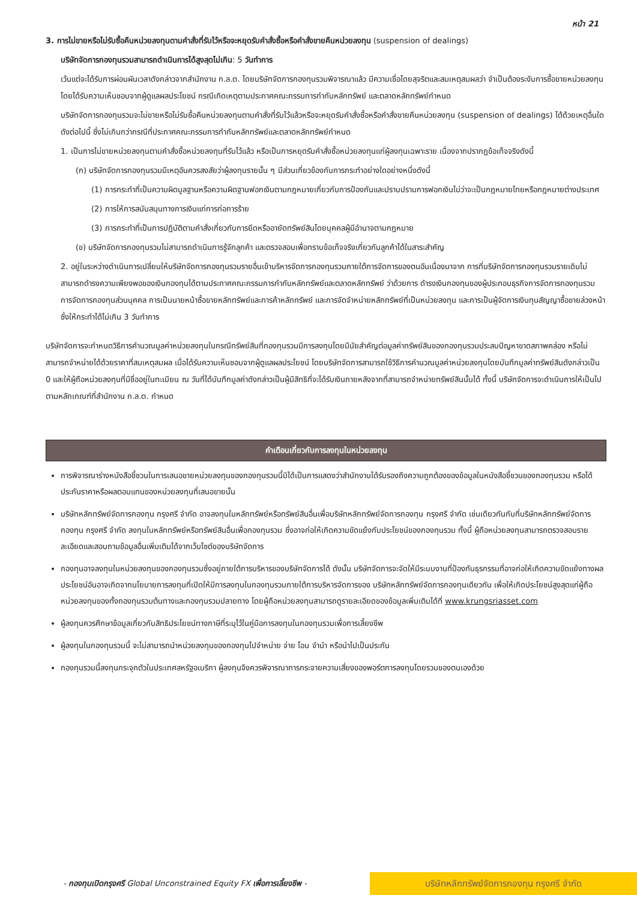หน้า 21
3. การไม่ขายหรือไม่รับซื้อคืนหน่วยลงทุนตามคำสั่งที่รับไว้หรือจะหยุดรับคำสั่งซื้อหรือคำสั่งขายคืนหน่วยลงทุน (suspension of dealings)
บริษัทจัดการกองทุนรวมสามารถดำเนินการได้สูงสุดไม่เกิน: 5 วันทำการ
เว้นแต่จะได้รับการผ่อนผันเวลาดังกล่าวจากสำนักงาน ก.ล.ต. โดยบริษัทจัดการกองทุนรวมพิจารณาแล้ว มีความเชื่อโดยสุจริตและสมเหตุสมผลว่า จำเป็นต้องระงับการซื้อขายหน่วยลงทุนโดยได้รับความเห็นชอบจากผู้ดูแลผลประโยชน์ กรณีเกิดเหตุตามประกาศคณะกรรมการกำกับหลักทรัพย์ และตลาดหลักทรัพย์กำหนด
บริษัทจัดการกองทุนรวมจะไม่ขายหรือไม่รับซื้อคืนหน่วยลงทุนตามคำสั่งที่รับไว้แล้วหรือจะหยุดรับคำสั่งซื้อหรือคำสั่งขายคืนหน่วยลงทุน (suspension of dealings) ได้ด้วยเหตุอื่นใดดังต่อไปนี้ ซึ่งไม่เกินกว่ากรณีที่ประกาศคณะกรรมการกำกับหลักทรัพย์และตลาดหลักทรัพย์กำหนด
1. เป็นการไม่ขายหน่วยลงทุนตามคำสั่งซื้อหน่วยลงทุนที่รับไว้แล้ว หรือเป็นการหยุดรับคำสั่งซื้อหน่วยลงทุนแก่ผู้ลงทุนเฉพาะราย เนื่องจากปรากฏข้อเท็จจริงดังนี้
(ก) บริษัทจัดการกองทุนรวมมีเหตุอันควรสงสัยว่าผู้ลงทุนรายนั้น ๆ มีส่วนเกี่ยวข้องกับการกระทำอย่างใดอย่างหนึ่งดังนี้
(1) การกระทำที่เป็นความผิดมูลฐานหรือความผิดฐานฟอกเงินตามกฎหมายเกี่ยวกับการป้องกันและปราบปรามการฟอกเงินไม่ว่าจะเป็นกฎหมายไทยหรือกฎหมายต่างประเทศ
(2) การให้การสนับสนุนทางการเงินแก่การก่อการร้าย
(3) การกระทำที่เป็นการปฏิบัติตามคำสั่งเกี่ยวกับการยึดหรืออายัดทรัพย์สินโดยบุคคลผู้มีอำนาจตามกฎหมาย
(ข) บริษัทจัดการกองทุนรวมไม่สามารถดำเนินการรู้จักลูกค้า และตรวจสอบเพื่อทราบข้อเท็จจริงเกี่ยวกับลูกค้าได้ในสาระสำคัญ
2. อยู่ในระหว่างดำเนินการเปลี่ยนให้บริษัทจัดการกองทุนรวมรายอื่นเข้าบริหารจัดการกองทุนรวมภายใต้การจัดการของตนอันเนื่องมาจาก การที่บริษัทจัดการกองทุนรวมรายเดิมไม่สามารถดำรงความเพียงพอของเงินกองทุนได้ตามประกาศคณะกรรมการกำกับหลักทรัพย์และตลาดหลักทรัพย์ ว่าด้วยการ ดำรงเงินกองทุนของผู้ประกอบธุรกิจการจัดการกองทุนรวม การจัดการกองทุนส่วนบุคคล การเป็นนายหน้าซื้อขายหลักทรัพย์และการค้าหลักทรัพย์ และการจัดจำหน่ายหลักทรัพย์ที่เป็นหน่วยลงทุน และการเป็นผู้จัดการเงินทุนสัญญาซื้อขายล่วงหน้า ซึ่งให้กระทำได้ไม่เกิน 3 วันทำการ
บริษัทจัดการจะกำหนดวิธีการคำนวณมูลค่าหน่วยลงทุนในกรณีทรัพย์สินที่กองทุนรวมมีการลงทุนโดยมีนัยสำคัญต่อมูลค่าทรัพย์สินของกองทุนรวมประสบปัญหาขาดสภาพคล่อง หรือไม่สามารถจำหน่ายได้ด้วยราคาที่สมเหตุสมผล เมื่อได้รับความเห็นชอบจากผู้ดูแลผลประโยชน์ โดยบริษัทจัดการสามารถใช้วิธีการคำนวณมูลค่าหน่วยลงทุนโดยบันทึกมูลค่าทรัพย์สินดังกล่าวเป็น 0 และให้ผู้ถือหน่วยลงทุนที่มีชื่ออยู่ในทะเบียน ณ วันที่ได้บันทึกมูลค่าดังกล่าวเป็นผู้มีสิทธิที่จะได้รับเงินภายหลังจากที่สามารถจำหน่ายทรัพย์สินนั้นได้ ทั้งนี้ บริษัทจัดการจะดำเนินการให้เป็นไปตามหลักเกณฑ์ที่สำนักงาน ก.ล.ต. กำหนด
คำเตือนเกี่ยวกับการลงทุนในหน่วยลงทุน
การพิจารณาร่างหนังสือชี้ชวนในการเสนอขายหน่วยลงทุนของกองทุนรวมนี้มิได้เป็นการแสดงว่าสำนักงานได้รับรองถึงความถูกต้องของข้อมูลในหนังสือชี้ชวนของกองทุนรวม หรือได้ประกันราคาหรือผลตอบแทนของหน่วยลงทุนที่เสนอขายนั้น
บริษัทหลักทรัพย์จัดการกองทุน กรุงศรี จำกัด อาจลงทุนในหลักทรัพย์หรือทรัพย์สินอื่นเพื่อบริษัทหลักทรัพย์จัดการกองทุน กรุงศรี จำกัด เช่นเดียวกันกับที่บริษัทหลักทรัพย์จัดการกองทุน กรุงศรี จำกัด ลงทุนในหลักทรัพย์หรือทรัพย์สินอื่นเพื่อกองทุนรวม ซึ่งอาจก่อให้เกิดความขัดแย้งกับประโยชน์ของกองทุนรวม ทั้งนี้ ผู้ถือหน่วยลงทุนสามารถตรวจสอบรายละเอียดและสอบถามข้อมูลอื่นเพิ่มเติมได้จากเว็บไซต์ของบริษัทจัดการ
กองทุนอาจลงทุนในหน่วยลงทุนของกองทุนรวมซึ่งอยู่ภายใต้การบริหารของบริษัทจัดการได้ ดังนั้น บริษัทจัดการจะจัดให้มีระบบงานที่ป้องกันธุรกรรมที่อาจก่อให้เกิดความขัดแย้งทางผลประโยชน์อันอาจเกิดจากนโยบายการลงทุนที่เปิดให้มีการลงทุนในกองทุนรวมภายใต้การบริหารจัดการของ บริษัทหลักทรัพย์จัดการกองทุนเดียวกัน เพื่อให้เกิดประโยชน์สูงสุดแก่ผู้ถือหน่วยลงทุนของทั้งกองทุนรวมต้นทางและกองทุนรวมปลายทาง โดยผู้ถือหน่วยลงทุนสามารถดูรายละเอียดของข้อมูลเพิ่มเติมได้ที่ www.krungsriasset.com
ผู้ลงทุนควรศึกษาข้อมูลเกี่ยวกับสิทธิประโยชน์ทางภาษีที่ระบุไว้ในคู่มือการลงทุนในกองทุนรวมเพื่อการเลี้ยงชีพ
ผู้ลงทุนในกองทุนรวมนี้ จะไม่สามารถนำหน่วยลงทุนของกองทุนไปจำหน่าย จ่าย โอน จำนำ หรือนำไปเป็นประกัน
กองทุนรวมนี้ลงทุนกระจุกตัวในประเทศสหรัฐอเมริกา ผู้ลงทุนจึงควรพิจารณาการกระจายความเสี่ยงของพอร์ตการลงทุนโดยรวมของตนเองด้วย
- กองทุนเปิดกรุงศรี Global Unconstrained Equity FX เพื่อการเลี้ยงชีพ -
บริษัทหลักทรัพย์จัดการกองทุน กรุงศรี จำกัด